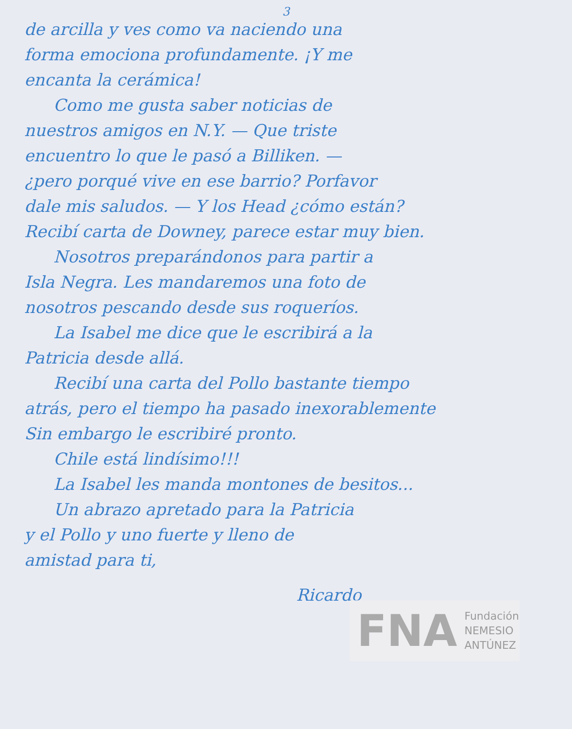3
de arcilla y ves como va naciendo una
forma emociona profundamente. ¡Y me
encanta la cerámica!
Como me gusta saber noticias de
nuestros amigos en N.Y. — Que triste
encuentro lo que le pasó a Billiken. —
¿pero porqué vive en ese barrio? Porfavor
dale mis saludos. — Y los Head ¿cómo están?
Recibí carta de Downey, parece estar muy bien.
Nosotros preparándonos para partir a
Isla Negra. Les mandaremos una foto de
nosotros pescando desde sus roqueríos.
La Isabel me dice que le escribirá a la
Patricia desde allá.
Recibí una carta del Pollo bastante tiempo
atrás, pero el tiempo ha pasado inexorablemente
Sin embargo le escribiré pronto.
Chile está lindísimo!!!
La Isabel les manda montones de besitos...
Un abrazo apretado para la Patricia
y el Pollo y uno fuerte y lleno de
amistad para ti,
Ricardo
FNA Fundación
NEMESIO
ANTÚNEZ